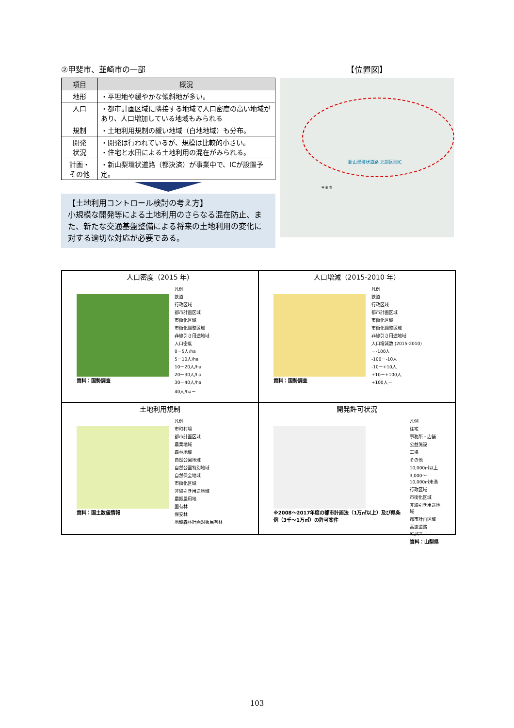②甲斐市、韮崎市の一部
| 項目 | 概況 |
| --- | --- |
| 地形 | ・平坦地や緩やかな傾斜地が多い。 |
| 人口 | ・都市計画区域に隣接する地域で人口密度の高い地域があり、人口増加している地域もみられる |
| 規制 | ・土地利用規制の緩い地域（白地地域）も分布。 |
| 開発 状況 | ・開発は行われているが、規模は比較的小さい。 ・住宅と水田による土地利用の混在がみられる。 |
| 計画・ その他 | ・新山梨環状道路（都決済）が事業中で、ICが設置予定。 |
【土地利用コントロール検討の考え方】
小規模な開発等による土地利用のさらなる混在防止、また、新たな交通基盤整備による将来の土地利用の変化に対する適切な対応が必要である。
【位置図】
新山梨環状道路 北部区間IC
甲 斐 市
人口密度（2015 年）
資料：国勢調査
凡例
鉄道
行政区域
都市計画区域
市街化区域
市街化調整区域
非線引き用途地域
人口密度
0－5人/ha
5－10人/ha
10－20人/ha
20－30人/ha
30－40人/ha
40人/ha－
人口増減（2015-2010 年）
資料：国勢調査
凡例
鉄道
行政区域
都市計画区域
市街化区域
市街化調整区域
非線引き用途地域
人口増減数 (2015-2010)
－-100人
-100－-10人
-10－+10人
+10－+100人
+100人－
土地利用規制
資料：国土数値情報
凡例
市町村境
都市計画区域
農業地域
森林地域
自然公園地域
自然公園特別地域
自然保全地域
市街化区域
非線引き用途地域
農振農用地
国有林
保安林
地域森林計画対象民有林
開発許可状況
※2008～2017年度の都市計画法（1万㎡以上）及び県条例（3千～1万㎡）の許可案件
凡例
住宅
事務所・店舗
公益施設
工場
その他
10,000㎡以上
3,000～10,000㎡未満
行政区域
市街化区域
非線引き用途地域
都市計画区域
高速道路
IC,JCT
資料：山梨県
103